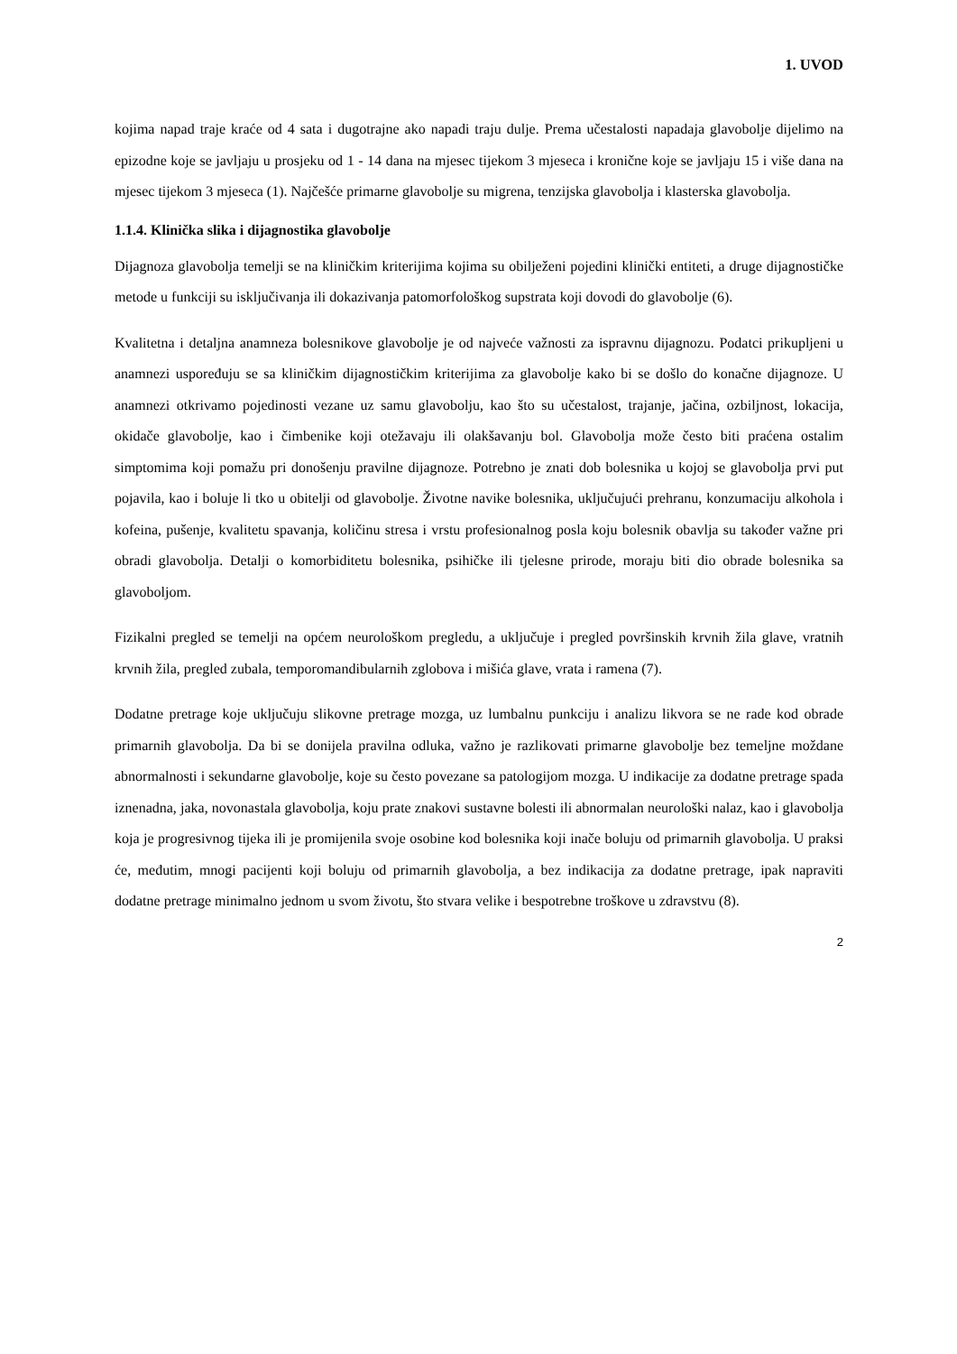1. UVOD
kojima napad traje kraće od 4 sata i dugotrajne ako napadi traju dulje. Prema učestalosti napadaja glavobolje dijelimo na epizodne koje se javljaju u prosjeku od 1 - 14 dana na mjesec tijekom 3 mjeseca i kronične koje se javljaju 15 i više dana na mjesec tijekom 3 mjeseca (1). Najčešće primarne glavobolje su migrena, tenzijska glavobolja i klasterska glavobolja.
1.1.4. Klinička slika i dijagnostika glavobolje
Dijagnoza glavobolja temelji se na kliničkim kriterijima kojima su obilježeni pojedini klinički entiteti, a druge dijagnostičke metode u funkciji su isključivanja ili dokazivanja patomorfološkog supstrata koji dovodi do glavobolje (6).
Kvalitetna i detaljna anamneza bolesnikove glavobolje je od najveće važnosti za ispravnu dijagnozu. Podatci prikupljeni u anamnezi uspoređuju se sa kliničkim dijagnostičkim kriterijima za glavobolje kako bi se došlo do konačne dijagnoze. U anamnezi otkrivamo pojedinosti vezane uz samu glavobolju, kao što su učestalost, trajanje, jačina, ozbiljnost, lokacija, okidače glavobolje, kao i čimbenike koji otežavaju ili olakšavanju bol. Glavobolja može često biti praćena ostalim simptomima koji pomažu pri donošenju pravilne dijagnoze. Potrebno je znati dob bolesnika u kojoj se glavobolja prvi put pojavila, kao i boluje li tko u obitelji od glavobolje. Životne navike bolesnika, uključujući prehranu, konzumaciju alkohola i kofeina, pušenje, kvalitetu spavanja, količinu stresa i vrstu profesionalnog posla koju bolesnik obavlja su također važne pri obradi glavobolja. Detalji o komorbiditetu bolesnika, psihičke ili tjelesne prirode, moraju biti dio obrade bolesnika sa glavoboljom.
Fizikalni pregled se temelji na općem neurološkom pregledu, a uključuje i pregled površinskih krvnih žila glave, vratnih krvnih žila, pregled zubala, temporomandibularnih zglobova i mišića glave, vrata i ramena (7).
Dodatne pretrage koje uključuju slikovne pretrage mozga, uz lumbalnu punkciju i analizu likvora se ne rade kod obrade primarnih glavobolja. Da bi se donijela pravilna odluka, važno je razlikovati primarne glavobolje bez temeljne moždane abnormalnosti i sekundarne glavobolje, koje su često povezane sa patologijom mozga. U indikacije za dodatne pretrage spada iznenadna, jaka, novonastala glavobolja, koju prate znakovi sustavne bolesti ili abnormalan neurološki nalaz, kao i glavobolja koja je progresivnog tijeka ili je promijenila svoje osobine kod bolesnika koji inače boluju od primarnih glavobolja. U praksi će, međutim, mnogi pacijenti koji boluju od primarnih glavobolja, a bez indikacija za dodatne pretrage, ipak napraviti dodatne pretrage minimalno jednom u svom životu, što stvara velike i bespotrebne troškove u zdravstvu (8).
2